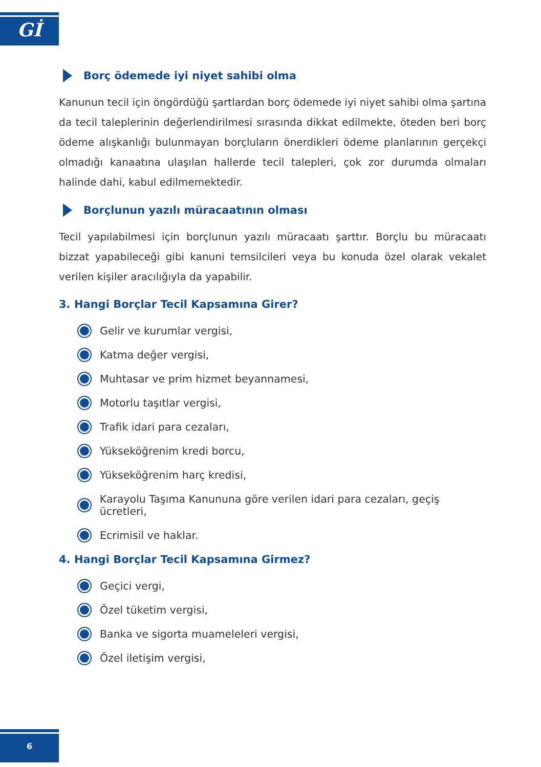Gİ
Borç ödemede iyi niyet sahibi olma
Kanunun tecil için öngördüğü şartlardan borç ödemede iyi niyet sahibi olma şartına da tecil taleplerinin değerlendirilmesi sırasında dikkat edilmekte, öteden beri borç ödeme alışkanlığı bulunmayan borçluların önerdikleri ödeme planlarının gerçekçi olmadığı kanaatına ulaşılan hallerde tecil talepleri, çok zor durumda olmaları halinde dahi, kabul edilmemektedir.
Borçlunun yazılı müracaatının olması
Tecil yapılabilmesi için borçlunun yazılı müracaatı şarttır. Borçlu bu müracaatı bizzat yapabileceği gibi kanuni temsilcileri veya bu konuda özel olarak vekalet verilen kişiler aracılığıyla da yapabilir.
3. Hangi Borçlar Tecil Kapsamına Girer?
Gelir ve kurumlar vergisi,
Katma değer vergisi,
Muhtasar ve prim hizmet beyannamesi,
Motorlu taşıtlar vergisi,
Trafik idari para cezaları,
Yükseköğrenim kredi borcu,
Yükseköğrenim harç kredisi,
Karayolu Taşıma Kanununa göre verilen idari para cezaları, geçiş ücretleri,
Ecrimisil ve haklar.
4. Hangi Borçlar Tecil Kapsamına Girmez?
Geçici vergi,
Özel tüketim vergisi,
Banka ve sigorta muameleleri vergisi,
Özel iletişim vergisi,
6